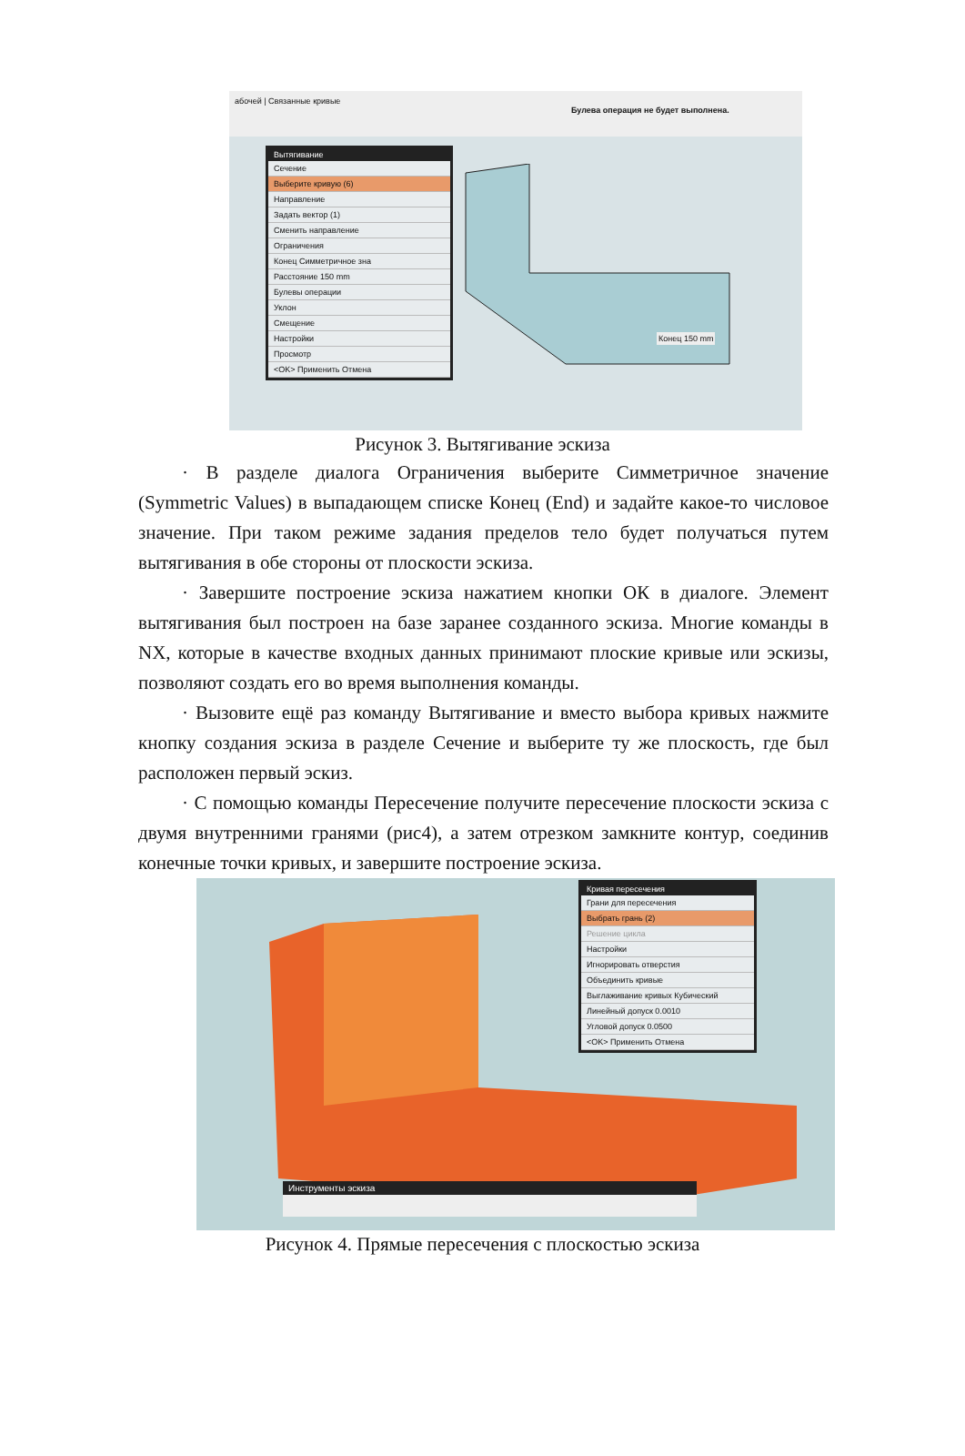абочей | Связанные кривые
Булева операция не будет выполнена.
Вытягивание
Сечение
Выберите кривую (6)
Направление
Задать вектор (1)
Сменить направление
Ограничения
Конец Симметричное зна
Расстояние 150 mm
Булевы операции
Уклон
Смещение
Настройки
Просмотр
<OK> Применить Отмена
Конец 150 mm
Рисунок 3. Вытягивание эскиза
· В разделе диалога Ограничения выберите Симметричное значение (Symmetric Values) в выпадающем списке Конец (End) и задайте какое-то числовое значение. При таком режиме задания пределов тело будет получаться путем вытягивания в обе стороны от плоскости эскиза.
· Завершите построение эскиза нажатием кнопки ОК в диалоге. Элемент вытягивания был построен на базе заранее созданного эскиза. Многие команды в NX, которые в качестве входных данных принимают плоские кривые или эскизы, позволяют создать его во время выполнения команды.
· Вызовите ещё раз команду Вытягивание и вместо выбора кривых нажмите кнопку создания эскиза в разделе Сечение и выберите ту же плоскость, где был расположен первый эскиз.
· С помощью команды Пересечение получите пересечение плоскости эскиза с двумя внутренними гранями (рис4), а затем отрезком замкните контур, соединив конечные точки кривых, и завершите построение эскиза.
Кривая пересечения
Грани для пересечения
Выбрать грань (2)
Решение цикла
Настройки
Игнорировать отверстия
Объединить кривые
Выглаживание кривых Кубический
Линейный допуск 0.0010
Угловой допуск 0.0500
<OK> Применить Отмена
Инструменты эскиза
Рисунок 4. Прямые пересечения с плоскостью эскиза